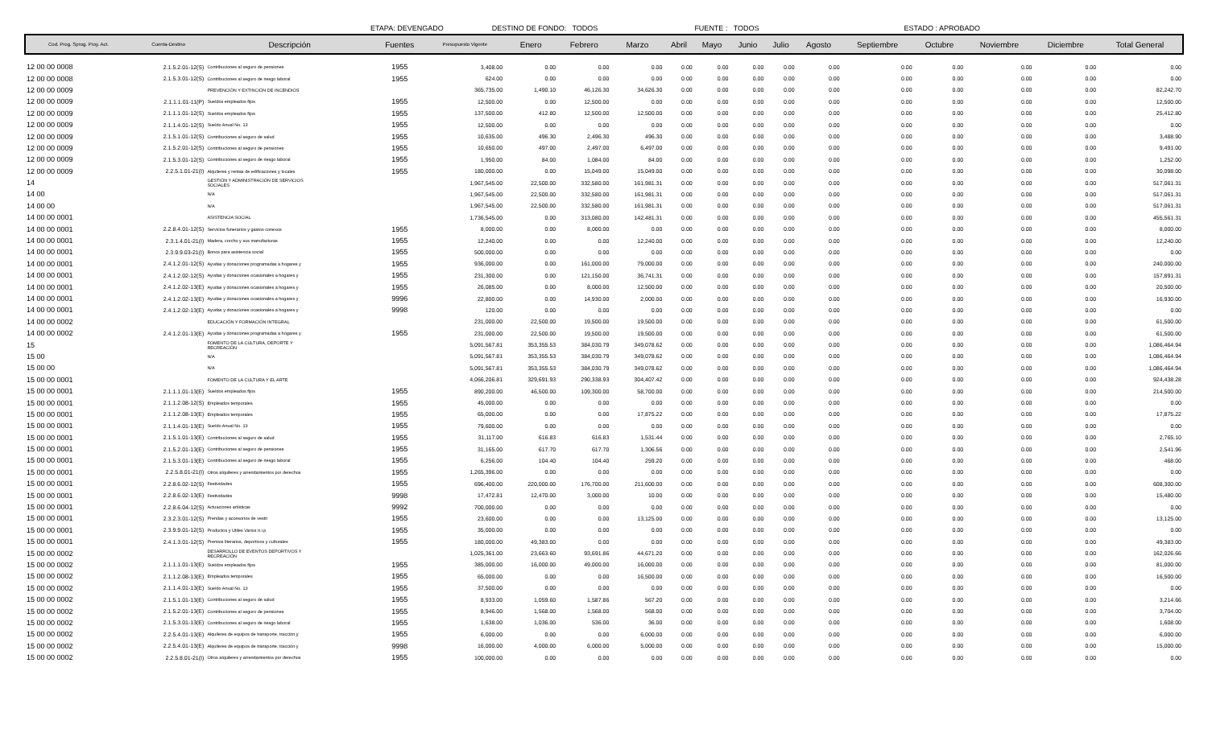ETAPA: DEVENGADO DESTINO DE FONDO: TODOS FUENTE : TODOS ESTADO : APROBADO
| Cod. Prog. Sprog. Proy. Act. | Cuenta-Destino | Descripción | Fuentes | Presupuesto Vigente | Enero | Febrero | Marzo | Abril | Mayo | Junio | Julio | Agosto | Septiembre | Octubre | Noviembre | Diciembre | Total General |
| --- | --- | --- | --- | --- | --- | --- | --- | --- | --- | --- | --- | --- | --- | --- | --- | --- | --- |
| 12 00 00 0008 | 2.1.5.2.01-12(S) | Contribuciones al seguro de pensiones | 1955 | 3,408.00 | 0.00 | 0.00 | 0.00 | 0.00 | 0.00 | 0.00 | 0.00 | 0.00 | 0.00 | 0.00 | 0.00 | 0.00 | 0.00 |
| 12 00 00 0008 | 2.1.5.3.01-12(S) | Contribuciones al seguro de riesgo laboral | 1955 | 624.00 | 0.00 | 0.00 | 0.00 | 0.00 | 0.00 | 0.00 | 0.00 | 0.00 | 0.00 | 0.00 | 0.00 | 0.00 | 0.00 |
| 12 00 00 0009 | | PREVENCIÓN Y EXTINCIÓN DE INCENDIOS | | 365,735.00 | 1,490.10 | 46,126.30 | 34,626.30 | 0.00 | 0.00 | 0.00 | 0.00 | 0.00 | 0.00 | 0.00 | 0.00 | 0.00 | 82,242.70 |
| 12 00 00 0009 | 2.1.1.1.01-11(P) | Sueldos empleados fijos | 1955 | 12,500.00 | 0.00 | 12,500.00 | 0.00 | 0.00 | 0.00 | 0.00 | 0.00 | 0.00 | 0.00 | 0.00 | 0.00 | 0.00 | 12,500.00 |
| 12 00 00 0009 | 2.1.1.1.01-12(S) | Sueldos empleados fijos | 1955 | 137,500.00 | 412.80 | 12,500.00 | 12,500.00 | 0.00 | 0.00 | 0.00 | 0.00 | 0.00 | 0.00 | 0.00 | 0.00 | 0.00 | 25,412.80 |
| 12 00 00 0009 | 2.1.1.4.01-12(S) | Sueldo Anual No. 13 | 1955 | 12,500.00 | 0.00 | 0.00 | 0.00 | 0.00 | 0.00 | 0.00 | 0.00 | 0.00 | 0.00 | 0.00 | 0.00 | 0.00 | 0.00 |
| 12 00 00 0009 | 2.1.5.1.01-12(S) | Contribuciones al seguro de salud | 1955 | 10,635.00 | 496.30 | 2,496.30 | 496.30 | 0.00 | 0.00 | 0.00 | 0.00 | 0.00 | 0.00 | 0.00 | 0.00 | 0.00 | 3,488.90 |
| 12 00 00 0009 | 2.1.5.2.01-12(S) | Contribuciones al seguro de pensiones | 1955 | 10,650.00 | 497.00 | 2,497.00 | 6,497.00 | 0.00 | 0.00 | 0.00 | 0.00 | 0.00 | 0.00 | 0.00 | 0.00 | 0.00 | 9,491.00 |
| 12 00 00 0009 | 2.1.5.3.01-12(S) | Contribuciones al seguro de riesgo laboral | 1955 | 1,950.00 | 84.00 | 1,084.00 | 84.00 | 0.00 | 0.00 | 0.00 | 0.00 | 0.00 | 0.00 | 0.00 | 0.00 | 0.00 | 1,252.00 |
| 12 00 00 0009 | 2.2.5.1.01-21(I) | Alquileres y rentas de edificaciones y locales | 1955 | 180,000.00 | 0.00 | 15,049.00 | 15,049.00 | 0.00 | 0.00 | 0.00 | 0.00 | 0.00 | 0.00 | 0.00 | 0.00 | 0.00 | 30,098.00 |
| 14 | | GESTIÓN Y ADMINISTRACIÓN DE SERVICIOS SOCIALES | | 1,967,545.00 | 22,500.00 | 332,580.00 | 161,981.31 | 0.00 | 0.00 | 0.00 | 0.00 | 0.00 | 0.00 | 0.00 | 0.00 | 0.00 | 517,061.31 |
| 14 00 | | N/A | | 1,967,545.00 | 22,500.00 | 332,580.00 | 161,981.31 | 0.00 | 0.00 | 0.00 | 0.00 | 0.00 | 0.00 | 0.00 | 0.00 | 0.00 | 517,061.31 |
| 14 00 00 | | N/A | | 1,967,545.00 | 22,500.00 | 332,580.00 | 161,981.31 | 0.00 | 0.00 | 0.00 | 0.00 | 0.00 | 0.00 | 0.00 | 0.00 | 0.00 | 517,061.31 |
| 14 00 00 0001 | | ASISTENCIA SOCIAL | | 1,736,545.00 | 0.00 | 313,080.00 | 142,481.31 | 0.00 | 0.00 | 0.00 | 0.00 | 0.00 | 0.00 | 0.00 | 0.00 | 0.00 | 455,561.31 |
| 14 00 00 0001 | 2.2.8.4.01-12(S) | Servicios funerarios y gastos conexos | 1955 | 8,000.00 | 0.00 | 8,000.00 | 0.00 | 0.00 | 0.00 | 0.00 | 0.00 | 0.00 | 0.00 | 0.00 | 0.00 | 0.00 | 8,000.00 |
| 14 00 00 0001 | 2.3.1.4.01-21(I) | Madera, corcho y sus manufacturas | 1955 | 12,240.00 | 0.00 | 0.00 | 12,240.00 | 0.00 | 0.00 | 0.00 | 0.00 | 0.00 | 0.00 | 0.00 | 0.00 | 0.00 | 12,240.00 |
| 14 00 00 0001 | 2.3.9.9.03-21(I) | Bonos para asistencia social | 1955 | 500,000.00 | 0.00 | 0.00 | 0.00 | 0.00 | 0.00 | 0.00 | 0.00 | 0.00 | 0.00 | 0.00 | 0.00 | 0.00 | 0.00 |
| 14 00 00 0001 | 2.4.1.2.01-12(S) | Ayudas y donaciones programadas a hogares y | 1955 | 936,000.00 | 0.00 | 161,000.00 | 79,000.00 | 0.00 | 0.00 | 0.00 | 0.00 | 0.00 | 0.00 | 0.00 | 0.00 | 0.00 | 240,000.00 |
| 14 00 00 0001 | 2.4.1.2.02-12(S) | Ayudas y donaciones ocasionales a hogares y | 1955 | 231,300.00 | 0.00 | 121,150.00 | 36,741.31 | 0.00 | 0.00 | 0.00 | 0.00 | 0.00 | 0.00 | 0.00 | 0.00 | 0.00 | 157,891.31 |
| 14 00 00 0001 | 2.4.1.2.02-13(E) | Ayudas y donaciones ocasionales a hogares y | 1955 | 26,085.00 | 0.00 | 8,000.00 | 12,500.00 | 0.00 | 0.00 | 0.00 | 0.00 | 0.00 | 0.00 | 0.00 | 0.00 | 0.00 | 20,500.00 |
| 14 00 00 0001 | 2.4.1.2.02-13(E) | Ayudas y donaciones ocasionales a hogares y | 9996 | 22,800.00 | 0.00 | 14,930.00 | 2,000.00 | 0.00 | 0.00 | 0.00 | 0.00 | 0.00 | 0.00 | 0.00 | 0.00 | 0.00 | 16,930.00 |
| 14 00 00 0001 | 2.4.1.2.02-13(E) | Ayudas y donaciones ocasionales a hogares y | 9998 | 120.00 | 0.00 | 0.00 | 0.00 | 0.00 | 0.00 | 0.00 | 0.00 | 0.00 | 0.00 | 0.00 | 0.00 | 0.00 | 0.00 |
| 14 00 00 0002 | | EDUCACIÓN Y FORMACIÓN INTEGRAL | | 231,000.00 | 22,500.00 | 19,500.00 | 19,500.00 | 0.00 | 0.00 | 0.00 | 0.00 | 0.00 | 0.00 | 0.00 | 0.00 | 0.00 | 61,500.00 |
| 14 00 00 0002 | 2.4.1.2.01-13(E) | Ayudas y donaciones programadas a hogares y | 1955 | 231,000.00 | 22,500.00 | 19,500.00 | 19,500.00 | 0.00 | 0.00 | 0.00 | 0.00 | 0.00 | 0.00 | 0.00 | 0.00 | 0.00 | 61,500.00 |
| 15 | | FOMENTO DE LA CULTURA, DEPORTE Y RECREACIÓN | | 5,091,567.81 | 353,355.53 | 384,030.79 | 349,078.62 | 0.00 | 0.00 | 0.00 | 0.00 | 0.00 | 0.00 | 0.00 | 0.00 | 0.00 | 1,086,464.94 |
| 15 00 | | N/A | | 5,091,567.81 | 353,355.53 | 384,030.79 | 349,078.62 | 0.00 | 0.00 | 0.00 | 0.00 | 0.00 | 0.00 | 0.00 | 0.00 | 0.00 | 1,086,464.94 |
| 15 00 00 | | N/A | | 5,091,567.81 | 353,355.53 | 384,030.79 | 349,078.62 | 0.00 | 0.00 | 0.00 | 0.00 | 0.00 | 0.00 | 0.00 | 0.00 | 0.00 | 1,086,464.94 |
| 15 00 00 0001 | | FOMENTO DE LA CULTURA Y EL ARTE | | 4,066,206.81 | 329,691.93 | 290,338.93 | 304,407.42 | 0.00 | 0.00 | 0.00 | 0.00 | 0.00 | 0.00 | 0.00 | 0.00 | 0.00 | 924,438.28 |
| 15 00 00 0001 | 2.1.1.1.01-13(E) | Sueldos empleados fijos | 1955 | 890,200.00 | 46,500.00 | 109,300.00 | 58,700.00 | 0.00 | 0.00 | 0.00 | 0.00 | 0.00 | 0.00 | 0.00 | 0.00 | 0.00 | 214,500.00 |
| 15 00 00 0001 | 2.1.1.2.08-12(S) | Empleados temporales | 1955 | 45,000.00 | 0.00 | 0.00 | 0.00 | 0.00 | 0.00 | 0.00 | 0.00 | 0.00 | 0.00 | 0.00 | 0.00 | 0.00 | 0.00 |
| 15 00 00 0001 | 2.1.1.2.08-13(E) | Empleados temporales | 1955 | 65,000.00 | 0.00 | 0.00 | 17,875.22 | 0.00 | 0.00 | 0.00 | 0.00 | 0.00 | 0.00 | 0.00 | 0.00 | 0.00 | 17,875.22 |
| 15 00 00 0001 | 2.1.1.4.01-13(E) | Sueldo Anual No. 13 | 1955 | 79,600.00 | 0.00 | 0.00 | 0.00 | 0.00 | 0.00 | 0.00 | 0.00 | 0.00 | 0.00 | 0.00 | 0.00 | 0.00 | 0.00 |
| 15 00 00 0001 | 2.1.5.1.01-13(E) | Contribuciones al seguro de salud | 1955 | 31,117.00 | 616.83 | 616.83 | 1,531.44 | 0.00 | 0.00 | 0.00 | 0.00 | 0.00 | 0.00 | 0.00 | 0.00 | 0.00 | 2,765.10 |
| 15 00 00 0001 | 2.1.5.2.01-13(E) | Contribuciones al seguro de pensiones | 1955 | 31,165.00 | 617.70 | 617.70 | 1,306.56 | 0.00 | 0.00 | 0.00 | 0.00 | 0.00 | 0.00 | 0.00 | 0.00 | 0.00 | 2,541.96 |
| 15 00 00 0001 | 2.1.5.3.01-13(E) | Contribuciones al seguro de riesgo laboral | 1955 | 6,256.00 | 104.40 | 104.40 | 259.20 | 0.00 | 0.00 | 0.00 | 0.00 | 0.00 | 0.00 | 0.00 | 0.00 | 0.00 | 468.00 |
| 15 00 00 0001 | 2.2.5.8.01-21(I) | Otros alquileres y arrendamientos por derechos | 1955 | 1,265,396.00 | 0.00 | 0.00 | 0.00 | 0.00 | 0.00 | 0.00 | 0.00 | 0.00 | 0.00 | 0.00 | 0.00 | 0.00 | 0.00 |
| 15 00 00 0001 | 2.2.8.6.02-12(S) | Festividades | 1955 | 696,400.00 | 220,000.00 | 176,700.00 | 211,600.00 | 0.00 | 0.00 | 0.00 | 0.00 | 0.00 | 0.00 | 0.00 | 0.00 | 0.00 | 608,300.00 |
| 15 00 00 0001 | 2.2.8.6.02-13(E) | Festividades | 9998 | 17,472.81 | 12,470.00 | 3,000.00 | 10.00 | 0.00 | 0.00 | 0.00 | 0.00 | 0.00 | 0.00 | 0.00 | 0.00 | 0.00 | 15,480.00 |
| 15 00 00 0001 | 2.2.8.6.04-12(S) | Actuaciones artísticas | 9992 | 700,000.00 | 0.00 | 0.00 | 0.00 | 0.00 | 0.00 | 0.00 | 0.00 | 0.00 | 0.00 | 0.00 | 0.00 | 0.00 | 0.00 |
| 15 00 00 0001 | 2.3.2.3.01-12(S) | Prendas y accesorios de vestir | 1955 | 23,600.00 | 0.00 | 0.00 | 13,125.00 | 0.00 | 0.00 | 0.00 | 0.00 | 0.00 | 0.00 | 0.00 | 0.00 | 0.00 | 13,125.00 |
| 15 00 00 0001 | 2.3.9.9.01-12(S) | Productos y Utiles Varios n.i.p | 1955 | 35,000.00 | 0.00 | 0.00 | 0.00 | 0.00 | 0.00 | 0.00 | 0.00 | 0.00 | 0.00 | 0.00 | 0.00 | 0.00 | 0.00 |
| 15 00 00 0001 | 2.4.1.3.01-12(S) | Premios literarios, deportivos y culturales | 1955 | 180,000.00 | 49,383.00 | 0.00 | 0.00 | 0.00 | 0.00 | 0.00 | 0.00 | 0.00 | 0.00 | 0.00 | 0.00 | 0.00 | 49,383.00 |
| 15 00 00 0002 | | DESARROLLO DE EVENTOS DEPORTIVOS Y RECREACIÓN | | 1,025,361.00 | 23,663.60 | 93,691.86 | 44,671.20 | 0.00 | 0.00 | 0.00 | 0.00 | 0.00 | 0.00 | 0.00 | 0.00 | 0.00 | 162,026.66 |
| 15 00 00 0002 | 2.1.1.1.01-13(E) | Sueldos empleados fijos | 1955 | 385,000.00 | 16,000.00 | 49,000.00 | 16,000.00 | 0.00 | 0.00 | 0.00 | 0.00 | 0.00 | 0.00 | 0.00 | 0.00 | 0.00 | 81,000.00 |
| 15 00 00 0002 | 2.1.1.2.08-13(E) | Empleados temporales | 1955 | 65,000.00 | 0.00 | 0.00 | 16,500.00 | 0.00 | 0.00 | 0.00 | 0.00 | 0.00 | 0.00 | 0.00 | 0.00 | 0.00 | 16,500.00 |
| 15 00 00 0002 | 2.1.1.4.01-13(E) | Sueldo Anual No. 13 | 1955 | 37,500.00 | 0.00 | 0.00 | 0.00 | 0.00 | 0.00 | 0.00 | 0.00 | 0.00 | 0.00 | 0.00 | 0.00 | 0.00 | 0.00 |
| 15 00 00 0002 | 2.1.5.1.01-13(E) | Contribuciones al seguro de salud | 1955 | 8,933.00 | 1,059.60 | 1,587.86 | 567.20 | 0.00 | 0.00 | 0.00 | 0.00 | 0.00 | 0.00 | 0.00 | 0.00 | 0.00 | 3,214.66 |
| 15 00 00 0002 | 2.1.5.2.01-13(E) | Contribuciones al seguro de pensiones | 1955 | 8,946.00 | 1,568.00 | 1,568.00 | 568.00 | 0.00 | 0.00 | 0.00 | 0.00 | 0.00 | 0.00 | 0.00 | 0.00 | 0.00 | 3,704.00 |
| 15 00 00 0002 | 2.1.5.3.01-13(E) | Contribuciones al seguro de riesgo laboral | 1955 | 1,638.00 | 1,036.00 | 536.00 | 36.00 | 0.00 | 0.00 | 0.00 | 0.00 | 0.00 | 0.00 | 0.00 | 0.00 | 0.00 | 1,608.00 |
| 15 00 00 0002 | 2.2.5.4.01-13(E) | Alquileres de equipos de transporte, tracción y | 1955 | 6,000.00 | 0.00 | 0.00 | 6,000.00 | 0.00 | 0.00 | 0.00 | 0.00 | 0.00 | 0.00 | 0.00 | 0.00 | 0.00 | 6,000.00 |
| 15 00 00 0002 | 2.2.5.4.01-13(E) | Alquileres de equipos de transporte, tracción y | 9998 | 16,000.00 | 4,000.00 | 6,000.00 | 5,000.00 | 0.00 | 0.00 | 0.00 | 0.00 | 0.00 | 0.00 | 0.00 | 0.00 | 0.00 | 15,000.00 |
| 15 00 00 0002 | 2.2.5.8.01-21(I) | Otros alquileres y arrendamientos por derechos | 1955 | 100,000.00 | 0.00 | 0.00 | 0.00 | 0.00 | 0.00 | 0.00 | 0.00 | 0.00 | 0.00 | 0.00 | 0.00 | 0.00 | 0.00 |